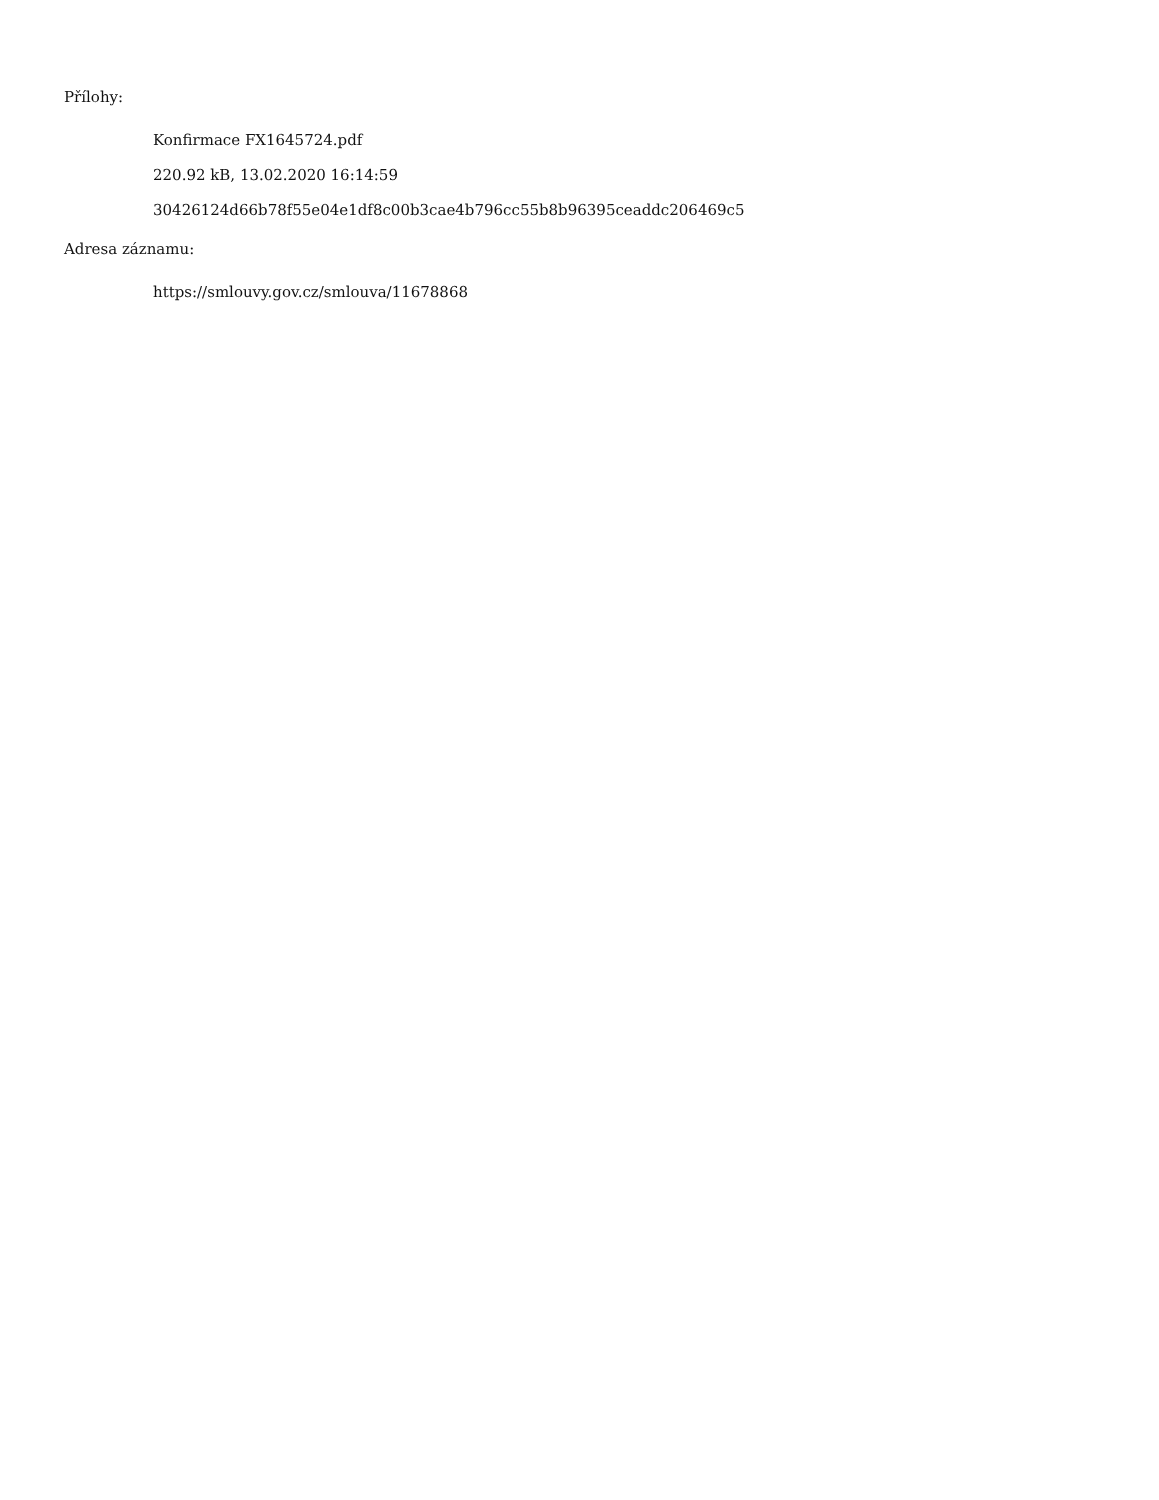Přílohy:
Konfirmace FX1645724.pdf
220.92 kB, 13.02.2020 16:14:59
30426124d66b78f55e04e1df8c00b3cae4b796cc55b8b96395ceaddc206469c5
Adresa záznamu:
https://smlouvy.gov.cz/smlouva/11678868